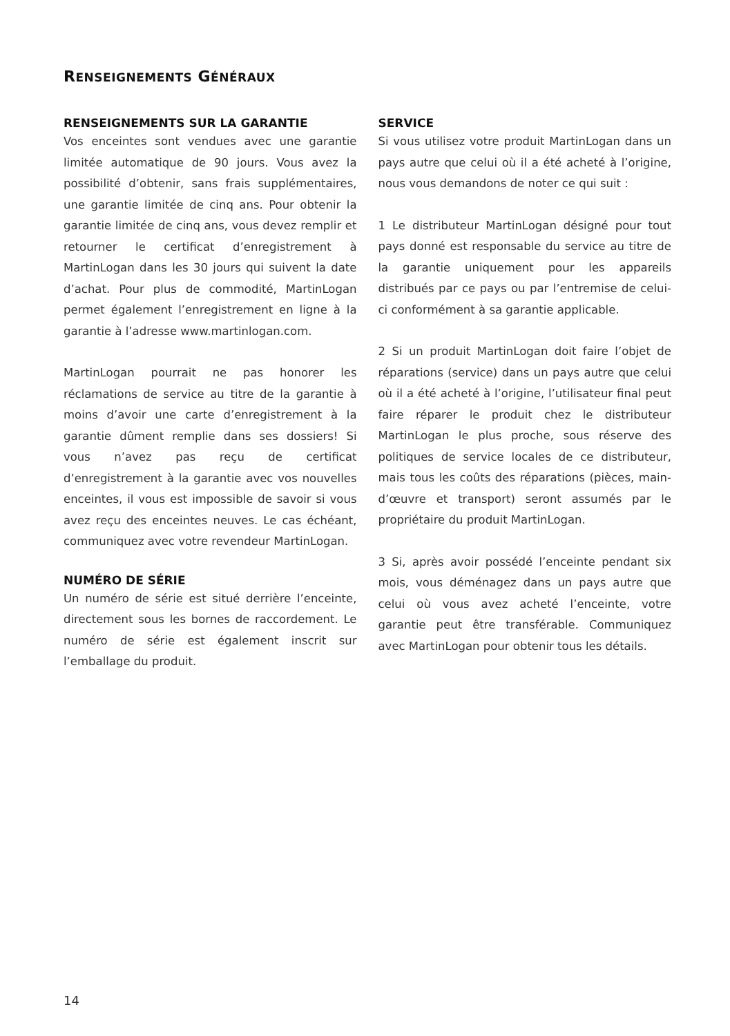RENSEIGNEMENTS GÉNÉRAUX
RENSEIGNEMENTS SUR LA GARANTIE
Vos enceintes sont vendues avec une garantie limitée automatique de 90 jours. Vous avez la possibilité d’obtenir, sans frais supplémentaires, une garantie limitée de cinq ans. Pour obtenir la garantie limitée de cinq ans, vous devez remplir et retourner le certificat d’enregistrement à MartinLogan dans les 30 jours qui suivent la date d’achat. Pour plus de commodité, MartinLogan permet également l’enregistrement en ligne à la garantie à l’adresse www.martinlogan.com.
MartinLogan pourrait ne pas honorer les réclamations de service au titre de la garantie à moins d’avoir une carte d’enregistrement à la garantie dûment remplie dans ses dossiers! Si vous n’avez pas reçu de certificat d’enregistrement à la garantie avec vos nouvelles enceintes, il vous est impossible de savoir si vous avez reçu des enceintes neuves. Le cas échéant, communiquez avec votre revendeur MartinLogan.
NUMÉRO DE SÉRIE
Un numéro de série est situé derrière l’enceinte, directement sous les bornes de raccordement. Le numéro de série est également inscrit sur l’emballage du produit.
SERVICE
Si vous utilisez votre produit MartinLogan dans un pays autre que celui où il a été acheté à l’origine, nous vous demandons de noter ce qui suit :
1 Le distributeur MartinLogan désigné pour tout pays donné est responsable du service au titre de la garantie uniquement pour les appareils distribués par ce pays ou par l’entremise de celui-ci conformément à sa garantie applicable.
2 Si un produit MartinLogan doit faire l’objet de réparations (service) dans un pays autre que celui où il a été acheté à l’origine, l’utilisateur final peut faire réparer le produit chez le distributeur MartinLogan le plus proche, sous réserve des politiques de service locales de ce distributeur, mais tous les coûts des réparations (pièces, main-d’œuvre et transport) seront assumés par le propriétaire du produit MartinLogan.
3 Si, après avoir possédé l’enceinte pendant six mois, vous déménagez dans un pays autre que celui où vous avez acheté l’enceinte, votre garantie peut être transférable. Communiquez avec MartinLogan pour obtenir tous les détails.
14